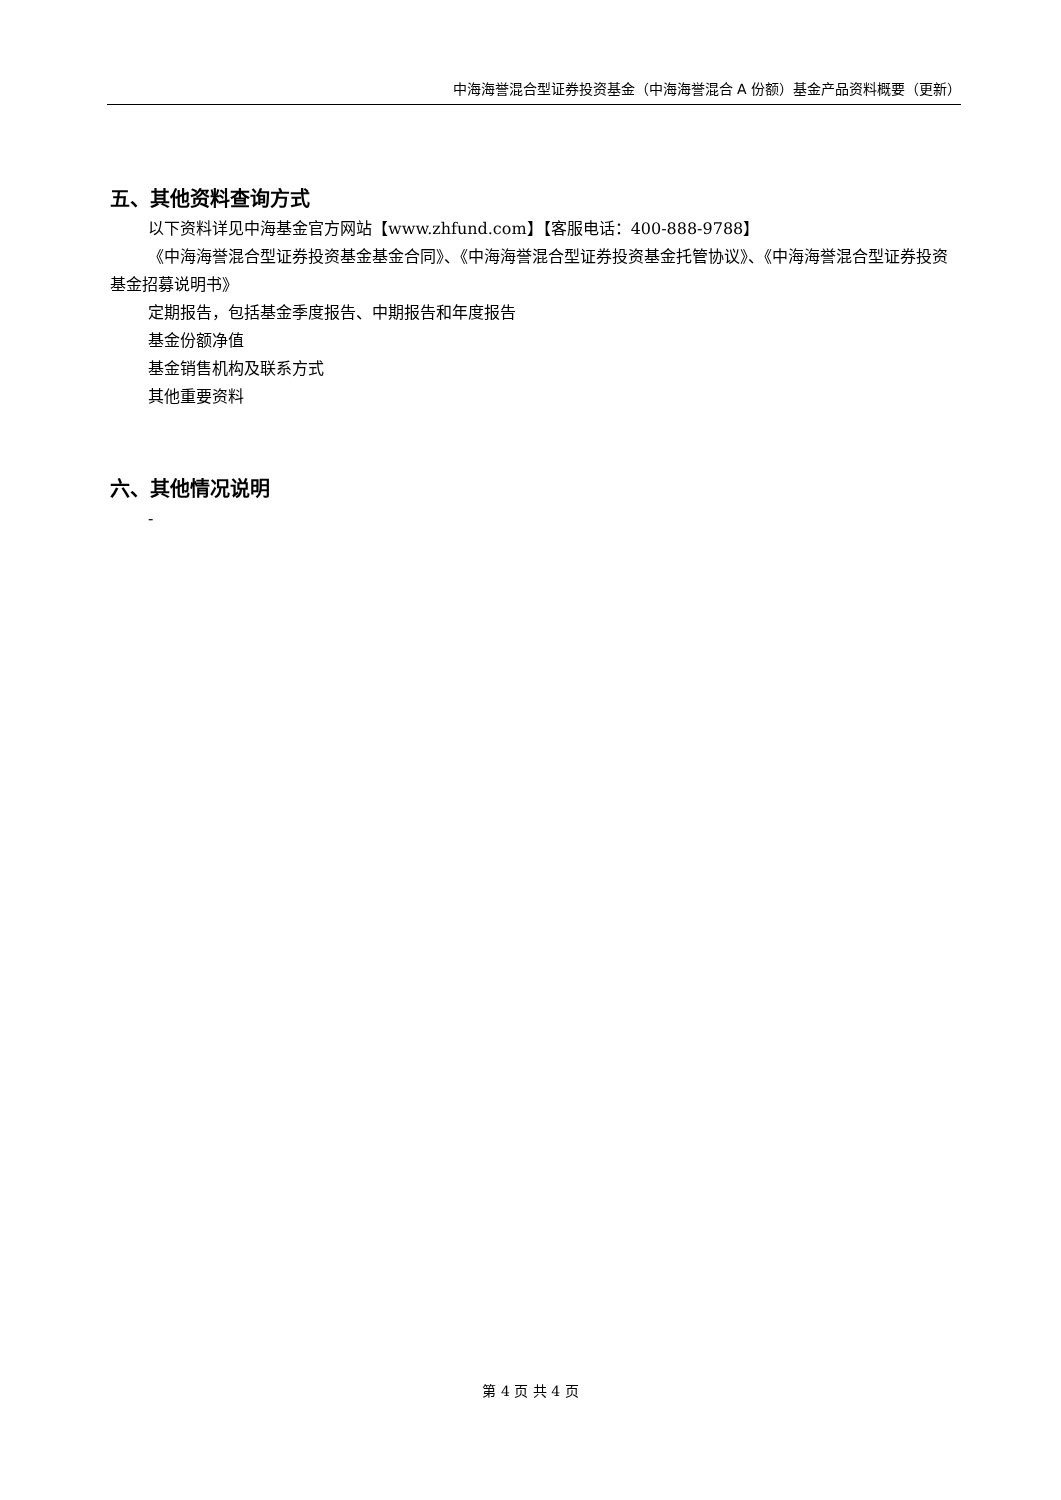中海海誉混合型证券投资基金（中海海誉混合 A 份额）基金产品资料概要（更新）
五、其他资料查询方式
以下资料详见中海基金官方网站【www.zhfund.com】【客服电话：400-888-9788】
《中海海誉混合型证券投资基金基金合同》、《中海海誉混合型证券投资基金托管协议》、《中海海誉混合型证券投资基金招募说明书》
定期报告，包括基金季度报告、中期报告和年度报告
基金份额净值
基金销售机构及联系方式
其他重要资料
六、其他情况说明
-
第 4 页 共 4 页